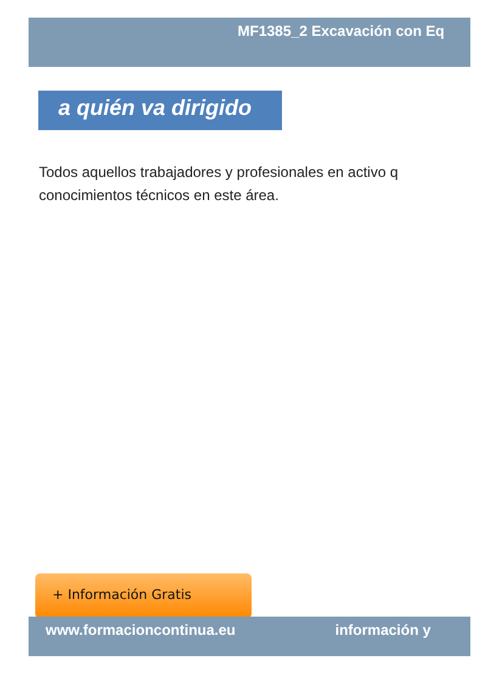MF1385_2 Excavación con Eq
a quién va dirigido
Todos aquellos trabajadores y profesionales en activo q
conocimientos técnicos en este área.
+ Información Gratis
www.formacioncontinua.eu información y